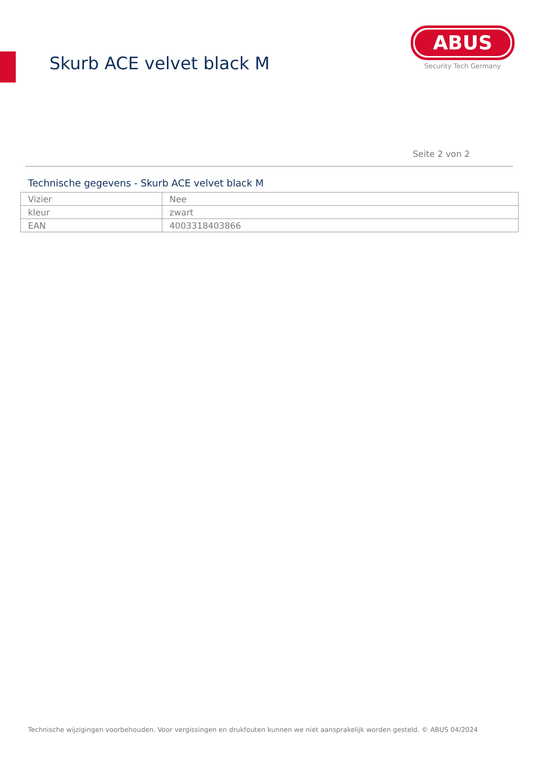Skurb ACE velvet black M
ABUS
Security Tech Germany
Seite 2 von 2
Technische gegevens - Skurb ACE velvet black M
| Vizier | Nee |
| kleur | zwart |
| EAN | 4003318403866 |
Technische wijzigingen voorbehouden. Voor vergissingen en drukfouten kunnen we niet aansprakelijk worden gesteld. © ABUS 04/2024